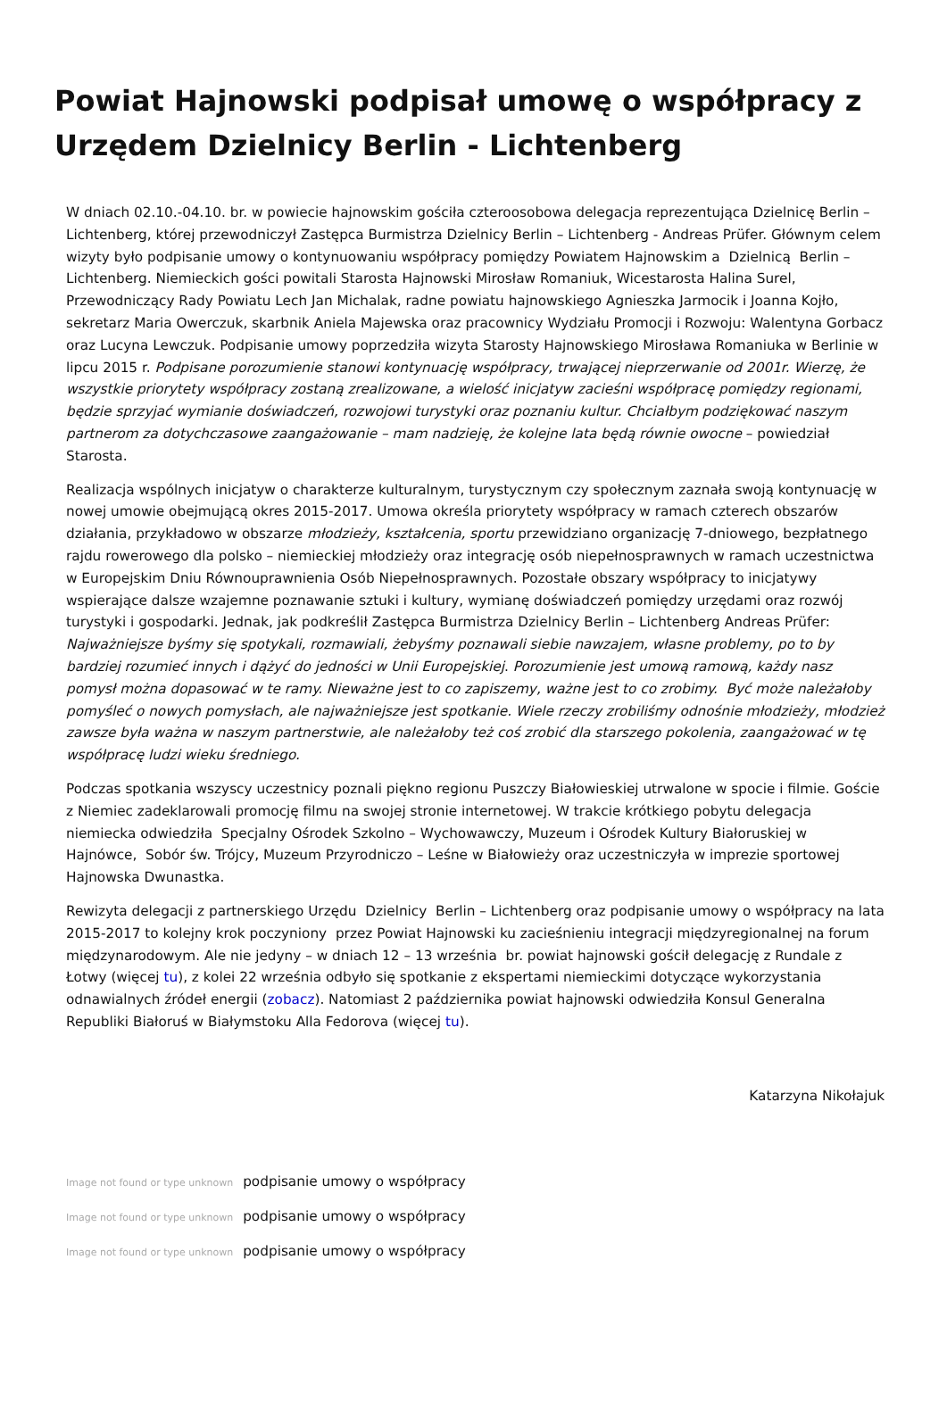Powiat Hajnowski podpisał umowę o współpracy z Urzędem Dzielnicy Berlin - Lichtenberg
W dniach 02.10.-04.10. br. w powiecie hajnowskim gościła czteroosobowa delegacja reprezentująca Dzielnicę Berlin – Lichtenberg, której przewodniczył Zastępca Burmistrza Dzielnicy Berlin – Lichtenberg - Andreas Prüfer. Głównym celem wizyty było podpisanie umowy o kontynuowaniu współpracy pomiędzy Powiatem Hajnowskim a Dzielnicą Berlin – Lichtenberg. Niemieckich gości powitali Starosta Hajnowski Mirosław Romaniuk, Wicestarosta Halina Surel, Przewodniczący Rady Powiatu Lech Jan Michalak, radne powiatu hajnowskiego Agnieszka Jarmocik i Joanna Kojło, sekretarz Maria Owerczuk, skarbnik Aniela Majewska oraz pracownicy Wydziału Promocji i Rozwoju: Walentyna Gorbacz oraz Lucyna Lewczuk. Podpisanie umowy poprzedziła wizyta Starosty Hajnowskiego Mirosława Romaniuka w Berlinie w lipcu 2015 r. Podpisane porozumienie stanowi kontynuację współpracy, trwającej nieprzerwanie od 2001r. Wierzę, że wszystkie priorytety współpracy zostaną zrealizowane, a wielość inicjatyw zacieśni współpracę pomiędzy regionami, będzie sprzyjać wymianie doświadczeń, rozwojowi turystyki oraz poznaniu kultur. Chciałbym podziękować naszym partnerom za dotychczasowe zaangażowanie – mam nadzieję, że kolejne lata będą równie owocne – powiedział Starosta.
Realizacja wspólnych inicjatyw o charakterze kulturalnym, turystycznym czy społecznym zaznała swoją kontynuację w nowej umowie obejmującą okres 2015-2017. Umowa określa priorytety współpracy w ramach czterech obszarów działania, przykładowo w obszarze młodzieży, kształcenia, sportu przewidziano organizację 7-dniowego, bezpłatnego rajdu rowerowego dla polsko – niemieckiej młodzieży oraz integrację osób niepełnosprawnych w ramach uczestnictwa w Europejskim Dniu Równouprawnienia Osób Niepełnosprawnych. Pozostałe obszary współpracy to inicjatywy wspierające dalsze wzajemne poznawanie sztuki i kultury, wymianę doświadczeń pomiędzy urzędami oraz rozwój turystyki i gospodarki. Jednak, jak podkreślił Zastępca Burmistrza Dzielnicy Berlin – Lichtenberg Andreas Prüfer: Najważniejsze byśmy się spotykali, rozmawiali, żebyśmy poznawali siebie nawzajem, własne problemy, po to by bardziej rozumieć innych i dążyć do jedności w Unii Europejskiej. Porozumienie jest umową ramową, każdy nasz pomysł można dopasować w te ramy. Nieważne jest to co zapiszemy, ważne jest to co zrobimy. Być może należałoby pomyśleć o nowych pomysłach, ale najważniejsze jest spotkanie. Wiele rzeczy zrobiliśmy odnośnie młodzieży, młodzież zawsze była ważna w naszym partnerstwie, ale należałoby też coś zrobić dla starszego pokolenia, zaangażować w tę współpracę ludzi wieku średniego.
Podczas spotkania wszyscy uczestnicy poznali piękno regionu Puszczy Białowieskiej utrwalone w spocie i filmie. Goście z Niemiec zadeklarowali promocję filmu na swojej stronie internetowej. W trakcie krótkiego pobytu delegacja niemiecka odwiedziła Specjalny Ośrodek Szkolno – Wychowawczy, Muzeum i Ośrodek Kultury Białoruskiej w Hajnówce, Sobór św. Trójcy, Muzeum Przyrodniczo – Leśne w Białowieży oraz uczestniczyła w imprezie sportowej Hajnowska Dwunastka.
Rewizyta delegacji z partnerskiego Urzędu Dzielnicy Berlin – Lichtenberg oraz podpisanie umowy o współpracy na lata 2015-2017 to kolejny krok poczyniony przez Powiat Hajnowski ku zacieśnieniu integracji międzyregionalnej na forum międzynarodowym. Ale nie jedyny – w dniach 12 – 13 września br. powiat hajnowski gościł delegację z Rundale z Łotwy (więcej tu), z kolei 22 września odbyło się spotkanie z ekspertami niemieckimi dotyczące wykorzystania odnawialnych źródeł energii (zobacz). Natomiast 2 października powiat hajnowski odwiedziła Konsul Generalna Republiki Białoruś w Białymstoku Alla Fedorova (więcej tu).
Katarzyna Nikołajuk
Image not found or type unknown podpisanie umowy o współpracy
Image not found or type unknown podpisanie umowy o współpracy
Image not found or type unknown podpisanie umowy o współpracy